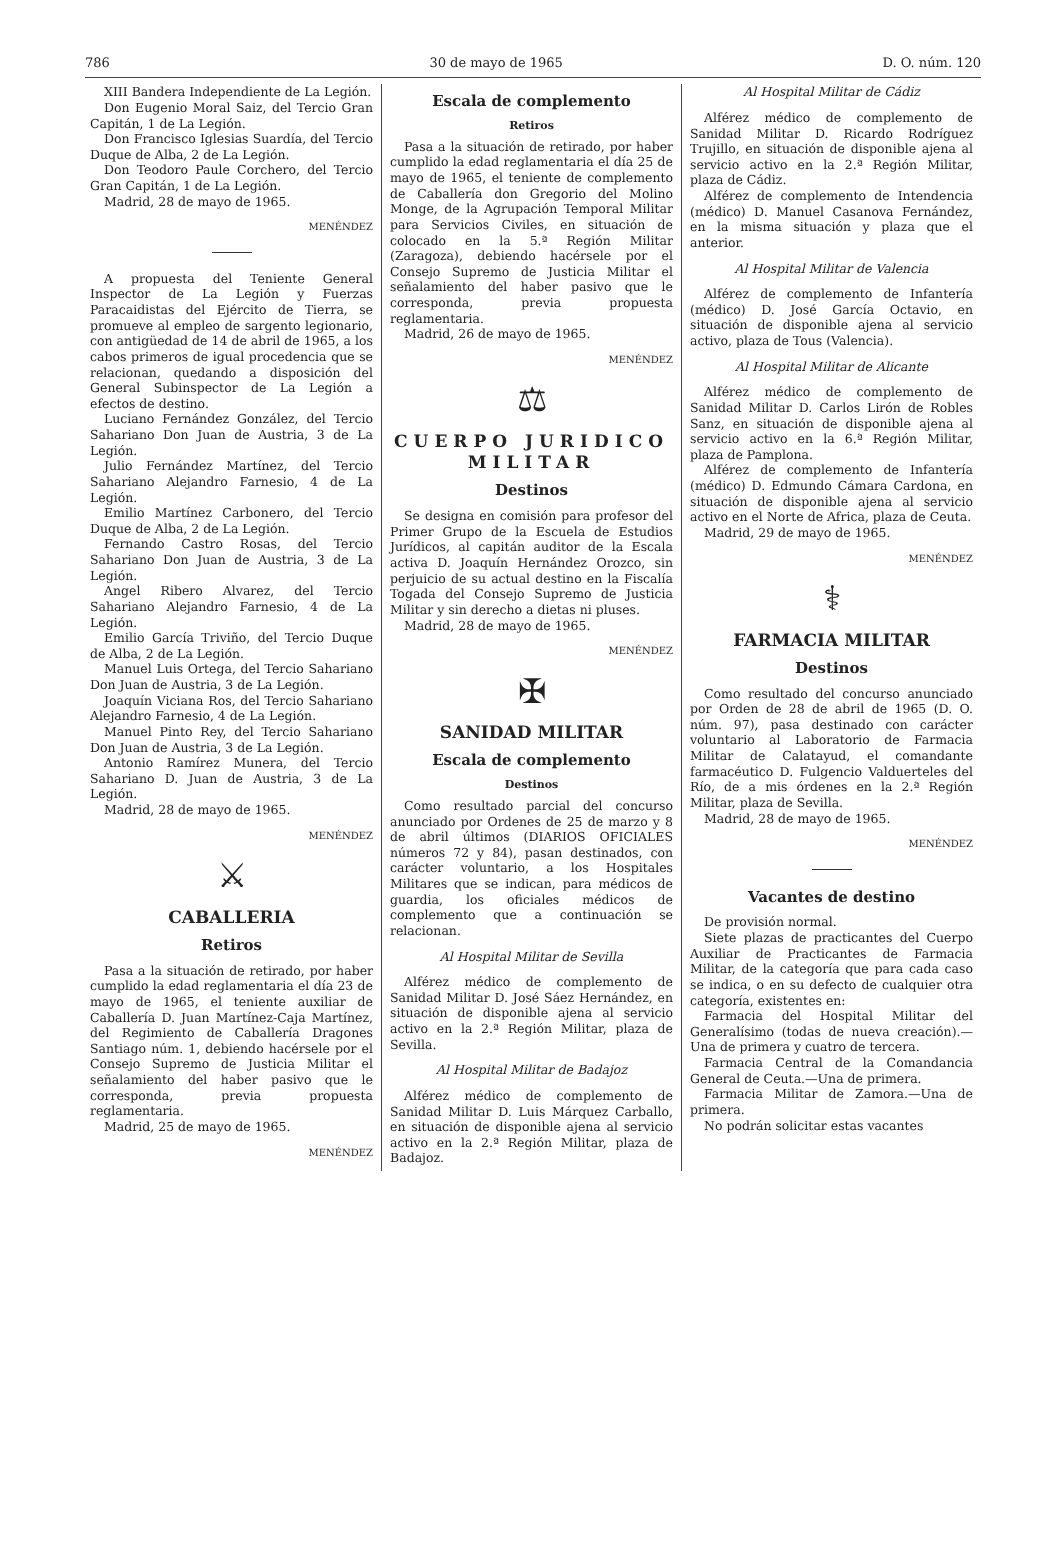786 30 de mayo de 1965 D. O. núm. 120
XIII Bandera Independiente de La Legión.
Don Eugenio Moral Saiz, del Tercio Gran Capitán, 1 de La Legión.
Don Francisco Iglesias Suardía, del Tercio Duque de Alba, 2 de La Legión.
Don Teodoro Paule Corchero, del Tercio Gran Capitán, 1 de La Legión.
Madrid, 28 de mayo de 1965.
MENÉNDEZ
A propuesta del Teniente General Inspector de La Legión y Fuerzas Paracaidistas del Ejército de Tierra, se promueve al empleo de sargento legionario, con antigüedad de 14 de abril de 1965, a los cabos primeros de igual procedencia que se relacionan, quedando a disposición del General Subinspector de La Legión a efectos de destino.
Luciano Fernández González, del Tercio Sahariano Don Juan de Austria, 3 de La Legión.
Julio Fernández Martínez, del Tercio Sahariano Alejandro Farnesio, 4 de La Legión.
Emilio Martínez Carbonero, del Tercio Duque de Alba, 2 de La Legión.
Fernando Castro Rosas, del Tercio Sahariano Don Juan de Austria, 3 de La Legión.
Angel Ribero Alvarez, del Tercio Sahariano Alejandro Farnesio, 4 de La Legión.
Emilio García Triviño, del Tercio Duque de Alba, 2 de La Legión.
Manuel Luis Ortega, del Tercio Sahariano Don Juan de Austria, 3 de La Legión.
Joaquín Viciana Ros, del Tercio Sahariano Alejandro Farnesio, 4 de La Legión.
Manuel Pinto Rey, del Tercio Sahariano Don Juan de Austria, 3 de La Legión.
Antonio Ramírez Munera, del Tercio Sahariano D. Juan de Austria, 3 de La Legión.
Madrid, 28 de mayo de 1965.
MENÉNDEZ
⚔
CABALLERIA
Retiros
Pasa a la situación de retirado, por haber cumplido la edad reglamentaria el día 23 de mayo de 1965, el teniente auxiliar de Caballería D. Juan Martínez-Caja Martínez, del Regimiento de Caballería Dragones Santiago núm. 1, debiendo hacérsele por el Consejo Supremo de Justicia Militar el señalamiento del haber pasivo que le corresponda, previa propuesta reglamentaria.
Madrid, 25 de mayo de 1965.
MENÉNDEZ
Escala de complemento
Retiros
Pasa a la situación de retirado, por haber cumplido la edad reglamentaria el día 25 de mayo de 1965, el teniente de complemento de Caballería don Gregorio del Molino Monge, de la Agrupación Temporal Militar para Servicios Civiles, en situación de colocado en la 5.ª Región Militar (Zaragoza), debiendo hacérsele por el Consejo Supremo de Justicia Militar el señalamiento del haber pasivo que le corresponda, previa propuesta reglamentaria.
Madrid, 26 de mayo de 1965.
MENÉNDEZ
⚖
CUERPO JURIDICO MILITAR
Destinos
Se designa en comisión para profesor del Primer Grupo de la Escuela de Estudios Jurídicos, al capitán auditor de la Escala activa D. Joaquín Hernández Orozco, sin perjuicio de su actual destino en la Fiscalía Togada del Consejo Supremo de Justicia Militar y sin derecho a dietas ni pluses.
Madrid, 28 de mayo de 1965.
MENÉNDEZ
✠
SANIDAD MILITAR
Escala de complemento
Destinos
Como resultado parcial del concurso anunciado por Ordenes de 25 de marzo y 8 de abril últimos (DIARIOS OFICIALES números 72 y 84), pasan destinados, con carácter voluntario, a los Hospitales Militares que se indican, para médicos de guardia, los oficiales médicos de complemento que a continuación se relacionan.
Al Hospital Militar de Sevilla
Alférez médico de complemento de Sanidad Militar D. José Sáez Hernández, en situación de disponible ajena al servicio activo en la 2.ª Región Militar, plaza de Sevilla.
Al Hospital Militar de Badajoz
Alférez médico de complemento de Sanidad Militar D. Luis Márquez Carballo, en situación de disponible ajena al servicio activo en la 2.ª Región Militar, plaza de Badajoz.
Al Hospital Militar de Cádiz
Alférez médico de complemento de Sanidad Militar D. Ricardo Rodríguez Trujillo, en situación de disponible ajena al servicio activo en la 2.ª Región Militar, plaza de Cádiz.
Alférez de complemento de Intendencia (médico) D. Manuel Casanova Fernández, en la misma situación y plaza que el anterior.
Al Hospital Militar de Valencia
Alférez de complemento de Infantería (médico) D. José García Octavio, en situación de disponible ajena al servicio activo, plaza de Tous (Valencia).
Al Hospital Militar de Alicante
Alférez médico de complemento de Sanidad Militar D. Carlos Lirón de Robles Sanz, en situación de disponible ajena al servicio activo en la 6.ª Región Militar, plaza de Pamplona.
Alférez de complemento de Infantería (médico) D. Edmundo Cámara Cardona, en situación de disponible ajena al servicio activo en el Norte de Africa, plaza de Ceuta.
Madrid, 29 de mayo de 1965.
MENÉNDEZ
⚕
FARMACIA MILITAR
Destinos
Como resultado del concurso anunciado por Orden de 28 de abril de 1965 (D. O. núm. 97), pasa destinado con carácter voluntario al Laboratorio de Farmacia Militar de Calatayud, el comandante farmacéutico D. Fulgencio Valduerteles del Río, de a mis órdenes en la 2.ª Región Militar, plaza de Sevilla.
Madrid, 28 de mayo de 1965.
MENÉNDEZ
Vacantes de destino
De provisión normal.
Siete plazas de practicantes del Cuerpo Auxiliar de Practicantes de Farmacia Militar, de la categoría que para cada caso se indica, o en su defecto de cualquier otra categoría, existentes en:
Farmacia del Hospital Militar del Generalísimo (todas de nueva creación).—Una de primera y cuatro de tercera.
Farmacia Central de la Comandancia General de Ceuta.—Una de primera.
Farmacia Militar de Zamora.—Una de primera.
No podrán solicitar estas vacantes